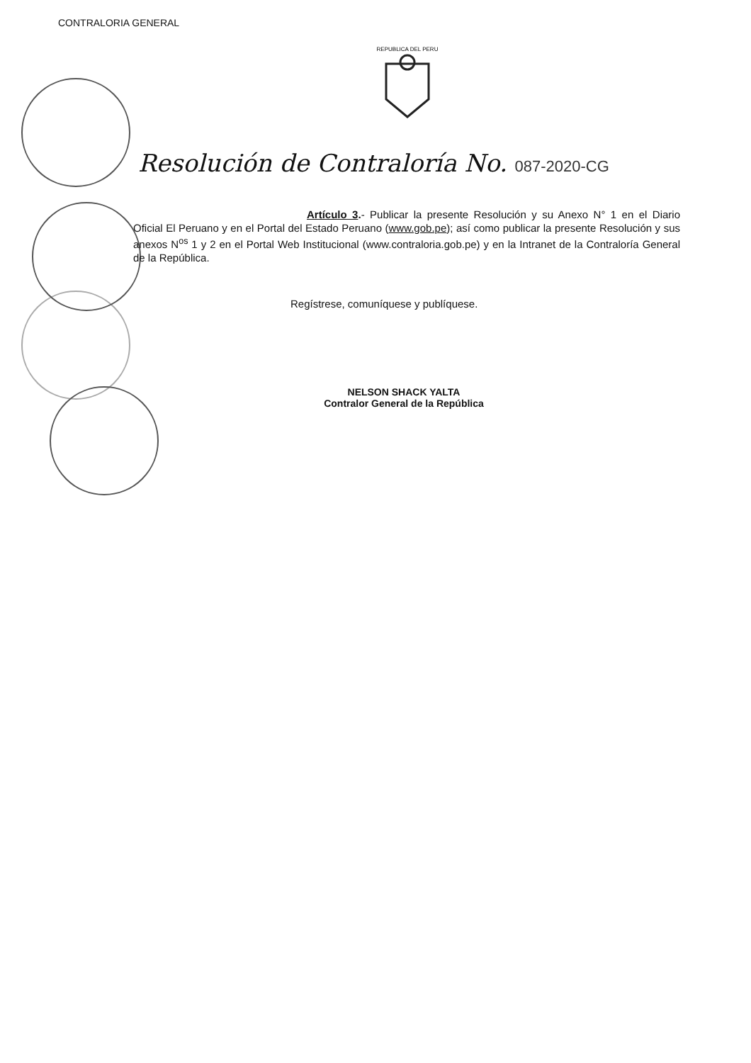CONTRALORIA GENERAL
REPUBLICA DEL PERU
Resolución de Contraloría No. 087-2020-CG
Artículo 3.- Publicar la presente Resolución y su Anexo N° 1 en el Diario Oficial El Peruano y en el Portal del Estado Peruano (www.gob.pe); así como publicar la presente Resolución y sus anexos N<sup>os</sup> 1 y 2 en el Portal Web Institucional (www.contraloria.gob.pe) y en la Intranet de la Contraloría General de la República.
Regístrese, comuníquese y publíquese.
NELSON SHACK YALTA
Contralor General de la República